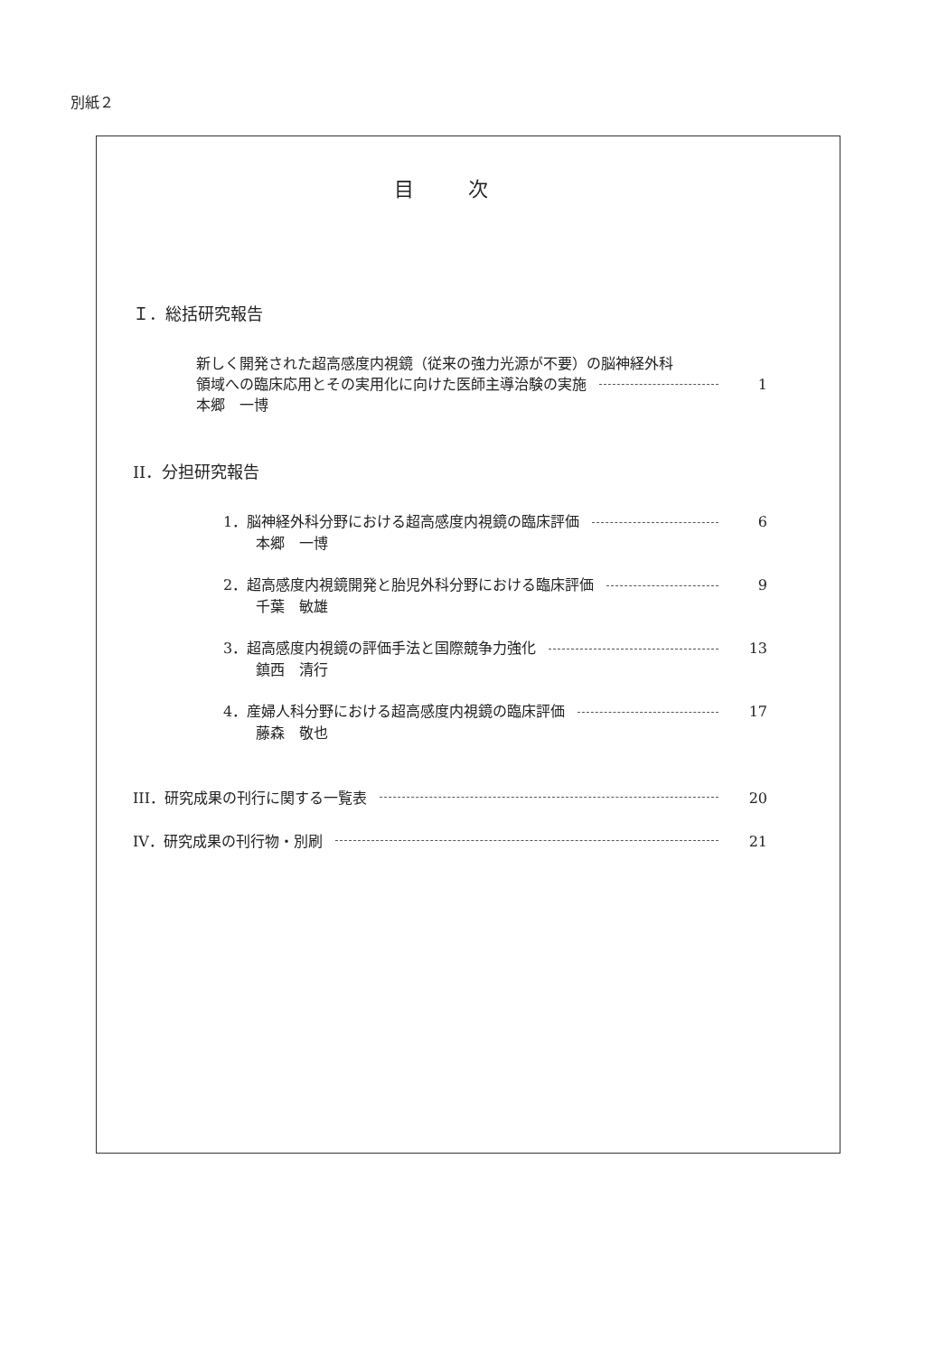別紙２
目次
Ｉ．総括研究報告
新しく開発された超高感度内視鏡（従来の強力光源が不要）の脳神経外科
領域への臨床応用とその実用化に向けた医師主導治験の実施 1
本郷　一博
II．分担研究報告
1．脳神経外科分野における超高感度内視鏡の臨床評価 6
本郷　一博
2．超高感度内視鏡開発と胎児外科分野における臨床評価 9
千葉　敏雄
3．超高感度内視鏡の評価手法と国際競争力強化 13
鎮西　清行
4．産婦人科分野における超高感度内視鏡の臨床評価 17
藤森　敬也
III．研究成果の刊行に関する一覧表 20
IV．研究成果の刊行物・別刷 21